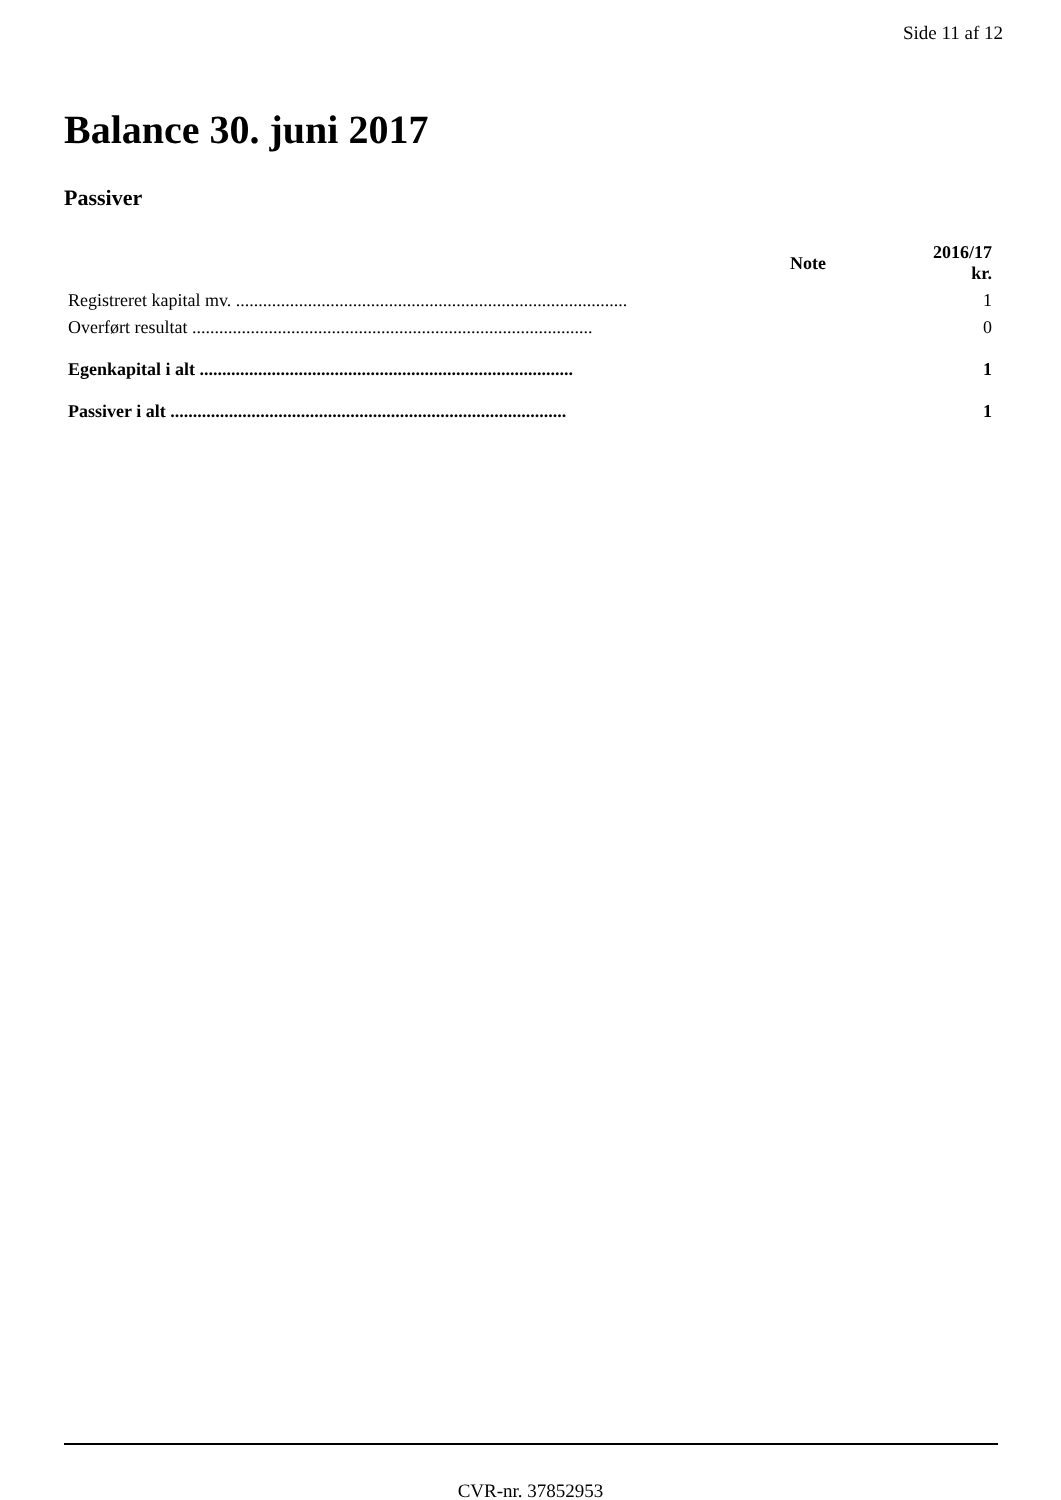Side 11 af 12
Balance 30. juni 2017
Passiver
| | Note | 2016/17 kr. |
| --- | --- | --- |
| Registreret kapital mv. ....................................................................................... | | 1 |
| Overført resultat ......................................................................................... | | 0 |
| Egenkapital i alt ................................................................................... | | 1 |
| Passiver i alt ........................................................................................ | | 1 |
CVR-nr. 37852953